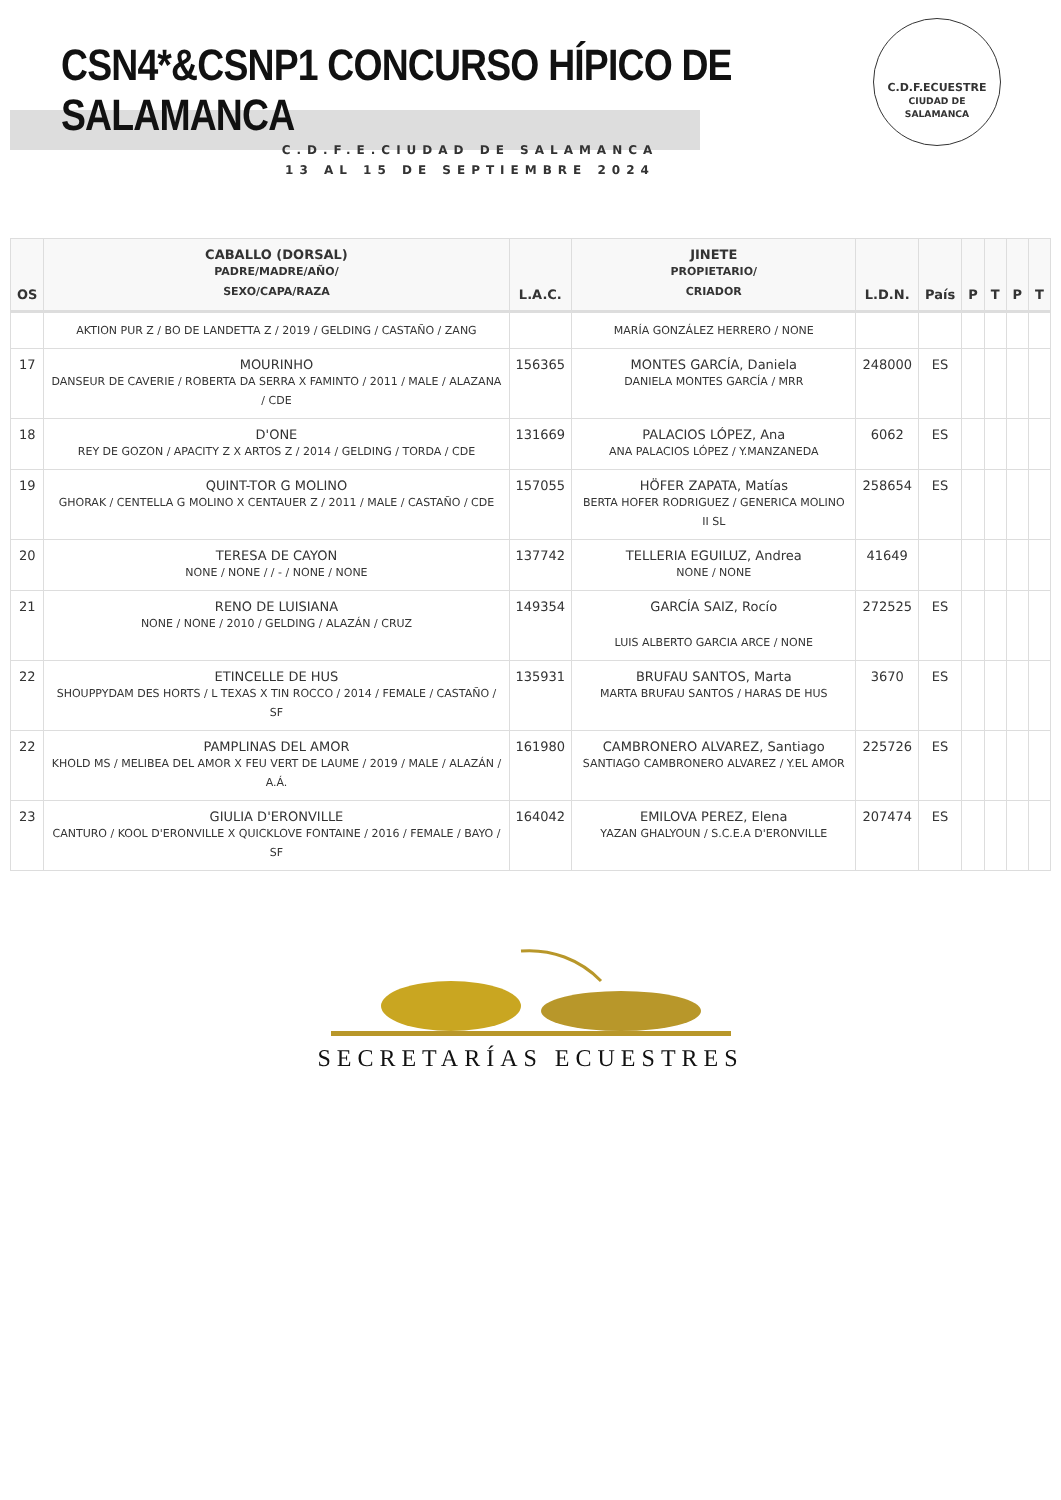CSN4*&CSNP1 CONCURSO HÍPICO DE SALAMANCA
C.D.F.E.CIUDAD DE SALAMANCA
13 AL 15 DE SEPTIEMBRE 2024
C.D.F.ECUESTRE
CIUDAD DE
SALAMANCA
| OS | CABALLO (DORSAL) PADRE/MADRE/AÑO/ SEXO/CAPA/RAZA | L.A.C. | JINETE PROPIETARIO/ CRIADOR | L.D.N. | País | P | T | P | T |
| --- | --- | --- | --- | --- | --- | --- | --- | --- | --- |
| | AKTION PUR Z / BO DE LANDETTA Z / 2019 / GELDING / CASTAÑO / ZANG | | MARÍA GONZÁLEZ HERRERO / NONE | | | | | | |
| 17 | MOURINHO DANSEUR DE CAVERIE / ROBERTA DA SERRA X FAMINTO / 2011 / MALE / ALAZANA / CDE | 156365 | MONTES GARCÍA, Daniela DANIELA MONTES GARCÍA / MRR | 248000 | ES | | | | |
| 18 | D'ONE REY DE GOZON / APACITY Z X ARTOS Z / 2014 / GELDING / TORDA / CDE | 131669 | PALACIOS LÓPEZ, Ana ANA PALACIOS LÓPEZ / Y.MANZANEDA | 6062 | ES | | | | |
| 19 | QUINT-TOR G MOLINO GHORAK / CENTELLA G MOLINO X CENTAUER Z / 2011 / MALE / CASTAÑO / CDE | 157055 | HÖFER ZAPATA, Matías BERTA HOFER RODRIGUEZ / GENERICA MOLINO II SL | 258654 | ES | | | | |
| 20 | TERESA DE CAYON NONE / NONE / / - / NONE / NONE | 137742 | TELLERIA EGUILUZ, Andrea NONE / NONE | 41649 | | | | | |
| 21 | RENO DE LUISIANA NONE / NONE / 2010 / GELDING / ALAZÁN / CRUZ | 149354 | GARCÍA SAIZ, Rocío LUIS ALBERTO GARCIA ARCE / NONE | 272525 | ES | | | | |
| 22 | ETINCELLE DE HUS SHOUPPYDAM DES HORTS / L TEXAS X TIN ROCCO / 2014 / FEMALE / CASTAÑO / SF | 135931 | BRUFAU SANTOS, Marta MARTA BRUFAU SANTOS / HARAS DE HUS | 3670 | ES | | | | |
| 22 | PAMPLINAS DEL AMOR KHOLD MS / MELIBEA DEL AMOR X FEU VERT DE LAUME / 2019 / MALE / ALAZÁN / A.Á. | 161980 | CAMBRONERO ALVAREZ, Santiago SANTIAGO CAMBRONERO ALVAREZ / Y.EL AMOR | 225726 | ES | | | | |
| 23 | GIULIA D'ERONVILLE CANTURO / KOOL D'ERONVILLE X QUICKLOVE FONTAINE / 2016 / FEMALE / BAYO / SF | 164042 | EMILOVA PEREZ, Elena YAZAN GHALYOUN / S.C.E.A D'ERONVILLE | 207474 | ES | | | | |
SECRETARÍAS ECUESTRES